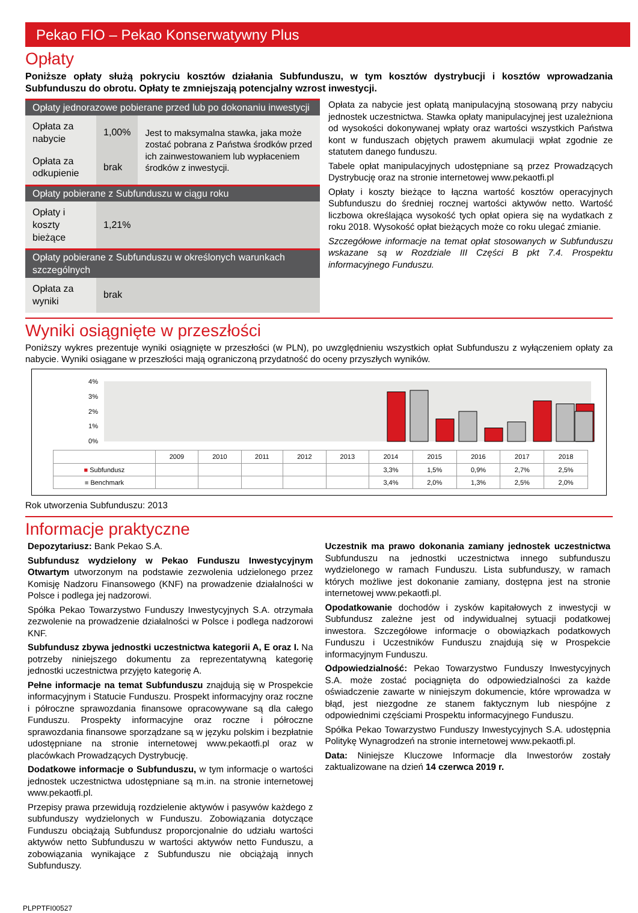Pekao FIO – Pekao Konserwatywny Plus
Opłaty
Poniższe opłaty służą pokryciu kosztów działania Subfunduszu, w tym kosztów dystrybucji i kosztów wprowadzania Subfunduszu do obrotu. Opłaty te zmniejszają potencjalny wzrost inwestycji.
| Opłaty jednorazowe pobierane przed lub po dokonaniu inwestycji | | |
| --- | --- | --- |
| Opłata za nabycie | 1,00% | Jest to maksymalna stawka, jaka może zostać pobrana z Państwa środków przed ich zainwestowaniem lub wypłaceniem środków z inwestycji. |
| Opłata za odkupienie | brak | |
| Opłaty pobierane z Subfunduszu w ciągu roku | | |
| Opłaty i koszty bieżące | 1,21% | |
| Opłaty pobierane z Subfunduszu w określonych warunkach szczególnych | | |
| Opłata za wyniki | brak | |
Opłata za nabycie jest opłatą manipulacyjną stosowaną przy nabyciu jednostek uczestnictwa. Stawka opłaty manipulacyjnej jest uzależniona od wysokości dokonywanej wpłaty oraz wartości wszystkich Państwa kont w funduszach objętych prawem akumulacji wpłat zgodnie ze statutem danego funduszu.
Tabele opłat manipulacyjnych udostępniane są przez Prowadzących Dystrybucję oraz na stronie internetowej www.pekaotfi.pl
Opłaty i koszty bieżące to łączna wartość kosztów operacyjnych Subfunduszu do średniej rocznej wartości aktywów netto. Wartość liczbowa określająca wysokość tych opłat opiera się na wydatkach z roku 2018. Wysokość opłat bieżących może co roku ulegać zmianie.
Szczegółowe informacje na temat opłat stosowanych w Subfunduszu wskazane są w Rozdziale III Części B pkt 7.4. Prospektu informacyjnego Funduszu.
Wyniki osiągnięte w przeszłości
Poniższy wykres prezentuje wyniki osiągnięte w przeszłości (w PLN), po uwzględnieniu wszystkich opłat Subfunduszu z wyłączeniem opłaty za nabycie. Wyniki osiągane w przeszłości mają ograniczoną przydatność do oceny przyszłych wyników.
4%
3%
2%
1%
0%
| | 2009 | 2010 | 2011 | 2012 | 2013 | 2014 | 2015 | 2016 | 2017 | 2018 |
| ■ Subfundusz | | | | | | 3,3% | 1,5% | 0,9% | 2,7% | 2,5% |
| ■ Benchmark | | | | | | 3,4% | 2,0% | 1,3% | 2,5% | 2,0% |
Rok utworzenia Subfunduszu: 2013
Informacje praktyczne
Depozytariusz: Bank Pekao S.A.
Subfundusz wydzielony w Pekao Funduszu Inwestycyjnym Otwartym utworzonym na podstawie zezwolenia udzielonego przez Komisję Nadzoru Finansowego (KNF) na prowadzenie działalności w Polsce i podlega jej nadzorowi.
Spółka Pekao Towarzystwo Funduszy Inwestycyjnych S.A. otrzymała zezwolenie na prowadzenie działalności w Polsce i podlega nadzorowi KNF.
Subfundusz zbywa jednostki uczestnictwa kategorii A, E oraz I. Na potrzeby niniejszego dokumentu za reprezentatywną kategorię jednostki uczestnictwa przyjęto kategorię A.
Pełne informacje na temat Subfunduszu znajdują się w Prospekcie informacyjnym i Statucie Funduszu. Prospekt informacyjny oraz roczne i półroczne sprawozdania finansowe opracowywane są dla całego Funduszu. Prospekty informacyjne oraz roczne i półroczne sprawozdania finansowe sporządzane są w języku polskim i bezpłatnie udostępniane na stronie internetowej www.pekaotfi.pl oraz w placówkach Prowadzących Dystrybucję.
Dodatkowe informacje o Subfunduszu, w tym informacje o wartości jednostek uczestnictwa udostępniane są m.in. na stronie internetowej www.pekaotfi.pl.
Przepisy prawa przewidują rozdzielenie aktywów i pasywów każdego z subfunduszy wydzielonych w Funduszu. Zobowiązania dotyczące Funduszu obciążają Subfundusz proporcjonalnie do udziału wartości aktywów netto Subfunduszu w wartości aktywów netto Funduszu, a zobowiązania wynikające z Subfunduszu nie obciążają innych Subfunduszy.
Uczestnik ma prawo dokonania zamiany jednostek uczestnictwa Subfunduszu na jednostki uczestnictwa innego subfunduszu wydzielonego w ramach Funduszu. Lista subfunduszy, w ramach których możliwe jest dokonanie zamiany, dostępna jest na stronie internetowej www.pekaotfi.pl.
Opodatkowanie dochodów i zysków kapitałowych z inwestycji w Subfundusz zależne jest od indywidualnej sytuacji podatkowej inwestora. Szczegółowe informacje o obowiązkach podatkowych Funduszu i Uczestników Funduszu znajdują się w Prospekcie informacyjnym Funduszu.
Odpowiedzialność: Pekao Towarzystwo Funduszy Inwestycyjnych S.A. może zostać pociągnięta do odpowiedzialności za każde oświadczenie zawarte w niniejszym dokumencie, które wprowadza w błąd, jest niezgodne ze stanem faktycznym lub niespójne z odpowiednimi częściami Prospektu informacyjnego Funduszu.
Spółka Pekao Towarzystwo Funduszy Inwestycyjnych S.A. udostępnia Politykę Wynagrodzeń na stronie internetowej www.pekaotfi.pl.
Data: Niniejsze Kluczowe Informacje dla Inwestorów zostały zaktualizowane na dzień 14 czerwca 2019 r.
PLPPTFI00527